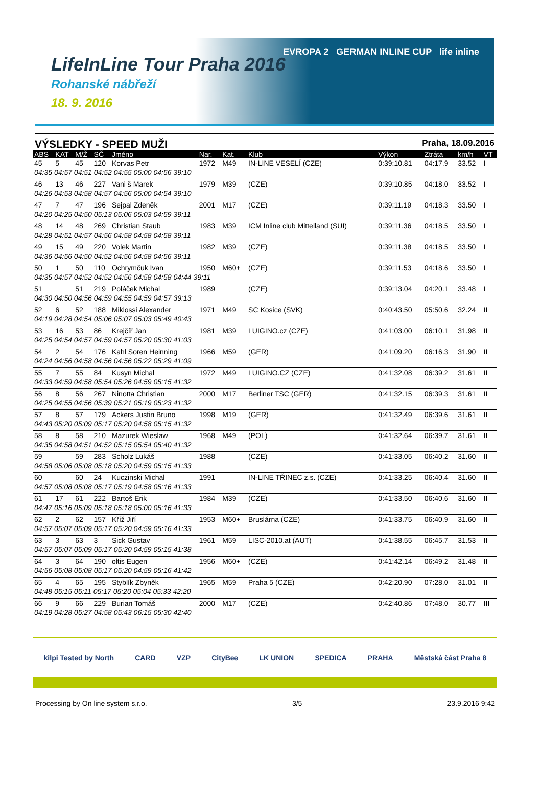LifeInLine Tour Praha 2016
Rohanské nábřeží
18. 9. 2016
EVROPA 2 GERMAN INLINE CUP life inline
VÝSLEDKY - SPEED MUŽI
Praha, 18.09.2016
| ABS | KAT | M/Ž | SČ | Jméno | Nar. | Kat. | Klub | Výkon | Ztráta | km/h | VT |
| --- | --- | --- | --- | --- | --- | --- | --- | --- | --- | --- | --- |
| 45 | 5 | 45 | 120 | Korvas Petr | 1972 | M49 | IN-LINE VESELÍ (CZE) | 0:39:10.81 | 04:17.9 | 33.52 | I |
| 04:35 04:57 04:51 04:52 04:55 05:00 04:56 39:10 | | | | | | | | | | | |
| 46 | 13 | 46 | 227 | Vani š Marek | 1979 | M39 | (CZE) | 0:39:10.85 | 04:18.0 | 33.52 | I |
| 04:26 04:53 04:58 04:57 04:56 05:00 04:54 39:10 | | | | | | | | | | | |
| 47 | 7 | 47 | 196 | Sejpal Zdeněk | 2001 | M17 | (CZE) | 0:39:11.19 | 04:18.3 | 33.50 | I |
| 04:20 04:25 04:50 05:13 05:06 05:03 04:59 39:11 | | | | | | | | | | | |
| 48 | 14 | 48 | 269 | Christian Staub | 1983 | M39 | ICM Inline club Mittelland (SUI) | 0:39:11.36 | 04:18.5 | 33.50 | I |
| 04:28 04:51 04:57 04:56 04:58 04:58 04:58 39:11 | | | | | | | | | | | |
| 49 | 15 | 49 | 220 | Volek Martin | 1982 | M39 | (CZE) | 0:39:11.38 | 04:18.5 | 33.50 | I |
| 04:36 04:56 04:50 04:52 04:56 04:58 04:56 39:11 | | | | | | | | | | | |
| 50 | 1 | 50 | 110 | Ochrymčuk Ivan | 1950 | M60+ | (CZE) | 0:39:11.53 | 04:18.6 | 33.50 | I |
| 04:35 04:57 04:52 04:52 04:56 04:58 04:58 04:44 39:11 | | | | | | | | | | | |
| 51 | | 51 | 219 | Poláček Michal | 1989 | | (CZE) | 0:39:13.04 | 04:20.1 | 33.48 | I |
| 04:30 04:50 04:56 04:59 04:55 04:59 04:57 39:13 | | | | | | | | | | | |
| 52 | 6 | 52 | 188 | Miklossi Alexander | 1971 | M49 | SC Kosice (SVK) | 0:40:43.50 | 05:50.6 | 32.24 | II |
| 04:19 04:28 04:54 05:06 05:07 05:03 05:49 40:43 | | | | | | | | | | | |
| 53 | 16 | 53 | 86 | Krejčíř Jan | 1981 | M39 | LUIGINO.cz (CZE) | 0:41:03.00 | 06:10.1 | 31.98 | II |
| 04:25 04:54 04:57 04:59 04:57 05:20 05:30 41:03 | | | | | | | | | | | |
| 54 | 2 | 54 | 176 | Kahl Soren Heinning | 1966 | M59 | (GER) | 0:41:09.20 | 06:16.3 | 31.90 | II |
| 04:24 04:56 04:58 04:56 04:56 05:22 05:29 41:09 | | | | | | | | | | | |
| 55 | 7 | 55 | 84 | Kusyn Michal | 1972 | M49 | LUIGINO.CZ (CZE) | 0:41:32.08 | 06:39.2 | 31.61 | II |
| 04:33 04:59 04:58 05:54 05:26 04:59 05:15 41:32 | | | | | | | | | | | |
| 56 | 8 | 56 | 267 | Ninotta Christian | 2000 | M17 | Berliner TSC (GER) | 0:41:32.15 | 06:39.3 | 31.61 | II |
| 04:25 04:55 04:56 05:39 05:21 05:19 05:23 41:32 | | | | | | | | | | | |
| 57 | 8 | 57 | 179 | Ackers Justin Bruno | 1998 | M19 | (GER) | 0:41:32.49 | 06:39.6 | 31.61 | II |
| 04:43 05:20 05:09 05:17 05:20 04:58 05:15 41:32 | | | | | | | | | | | |
| 58 | 8 | 58 | 210 | Mazurek Wieslaw | 1968 | M49 | (POL) | 0:41:32.64 | 06:39.7 | 31.61 | II |
| 04:35 04:58 04:51 04:52 05:15 05:54 05:40 41:32 | | | | | | | | | | | |
| 59 | | 59 | 283 | Scholz Lukáš | 1988 | | (CZE) | 0:41:33.05 | 06:40.2 | 31.60 | II |
| 04:58 05:06 05:08 05:18 05:20 04:59 05:15 41:33 | | | | | | | | | | | |
| 60 | | 60 | 24 | Kuczinski Michal | 1991 | | IN-LINE TŘINEC z.s. (CZE) | 0:41:33.25 | 06:40.4 | 31.60 | II |
| 04:57 05:08 05:08 05:17 05:19 04:58 05:16 41:33 | | | | | | | | | | | |
| 61 | 17 | 61 | 222 | Bartoš Erik | 1984 | M39 | (CZE) | 0:41:33.50 | 06:40.6 | 31.60 | II |
| 04:47 05:16 05:09 05:18 05:18 05:00 05:16 41:33 | | | | | | | | | | | |
| 62 | 2 | 62 | 157 | Kříž Jiří | 1953 | M60+ | Bruslárna (CZE) | 0:41:33.75 | 06:40.9 | 31.60 | II |
| 04:57 05:07 05:09 05:17 05:20 04:59 05:16 41:33 | | | | | | | | | | | |
| 63 | 3 | 63 | 3 | Sick Gustav | 1961 | M59 | LISC-2010.at (AUT) | 0:41:38.55 | 06:45.7 | 31.53 | II |
| 04:57 05:07 05:09 05:17 05:20 04:59 05:15 41:38 | | | | | | | | | | | |
| 64 | 3 | 64 | 190 | oltis Eugen | 1956 | M60+ | (CZE) | 0:41:42.14 | 06:49.2 | 31.48 | II |
| 04:56 05:08 05:08 05:17 05:20 04:59 05:16 41:42 | | | | | | | | | | | |
| 65 | 4 | 65 | 195 | Styblík Zbyněk | 1965 | M59 | Praha 5 (CZE) | 0:42:20.90 | 07:28.0 | 31.01 | II |
| 04:48 05:15 05:11 05:17 05:20 05:04 05:33 42:20 | | | | | | | | | | | |
| 66 | 9 | 66 | 229 | Burian Tomáš | 2000 | M17 | (CZE) | 0:42:40.86 | 07:48.0 | 30.77 | III |
| 04:19 04:28 05:27 04:58 05:43 06:15 05:30 42:40 | | | | | | | | | | | |
kilpi Tested by North CARD VZP CityBee LK UNION SPEDICA PRAHA Městská část Praha 8
Processing by On line system s.r.o. 3/5 23.9.2016 9:42